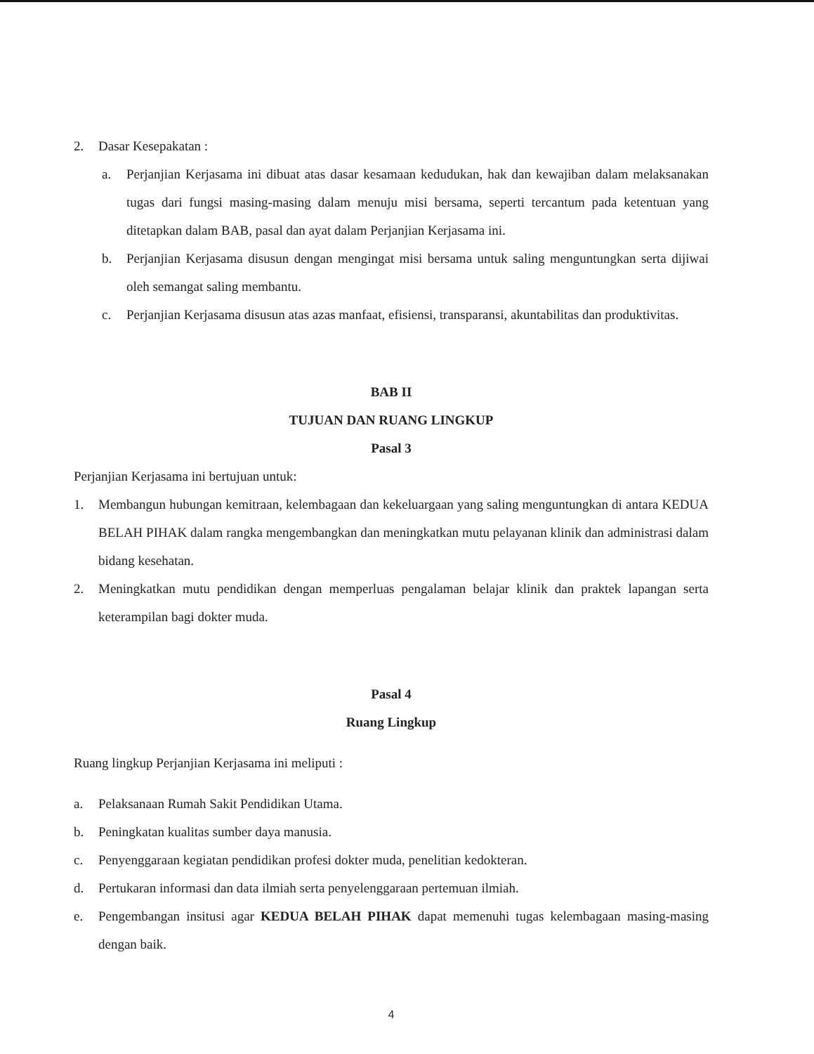2. Dasar Kesepakatan :
a. Perjanjian Kerjasama ini dibuat atas dasar kesamaan kedudukan, hak dan kewajiban dalam melaksanakan tugas dari fungsi masing-masing dalam menuju misi bersama, seperti tercantum pada ketentuan yang ditetapkan dalam BAB, pasal dan ayat dalam Perjanjian Kerjasama ini.
b. Perjanjian Kerjasama disusun dengan mengingat misi bersama untuk saling menguntungkan serta dijiwai oleh semangat saling membantu.
c. Perjanjian Kerjasama disusun atas azas manfaat, efisiensi, transparansi, akuntabilitas dan produktivitas.
BAB II
TUJUAN DAN RUANG LINGKUP
Pasal 3
Perjanjian Kerjasama ini bertujuan untuk:
1. Membangun hubungan kemitraan, kelembagaan dan kekeluargaan yang saling menguntungkan di antara KEDUA BELAH PIHAK dalam rangka mengembangkan dan meningkatkan mutu pelayanan klinik dan administrasi dalam bidang kesehatan.
2. Meningkatkan mutu pendidikan dengan memperluas pengalaman belajar klinik dan praktek lapangan serta keterampilan bagi dokter muda.
Pasal 4
Ruang Lingkup
Ruang lingkup Perjanjian Kerjasama ini meliputi :
a. Pelaksanaan Rumah Sakit Pendidikan Utama.
b. Peningkatan kualitas sumber daya manusia.
c. Penyenggaraan kegiatan pendidikan profesi dokter muda, penelitian kedokteran.
d. Pertukaran informasi dan data ilmiah serta penyelenggaraan pertemuan ilmiah.
e. Pengembangan insitusi agar KEDUA BELAH PIHAK dapat memenuhi tugas kelembagaan masing-masing dengan baik.
4